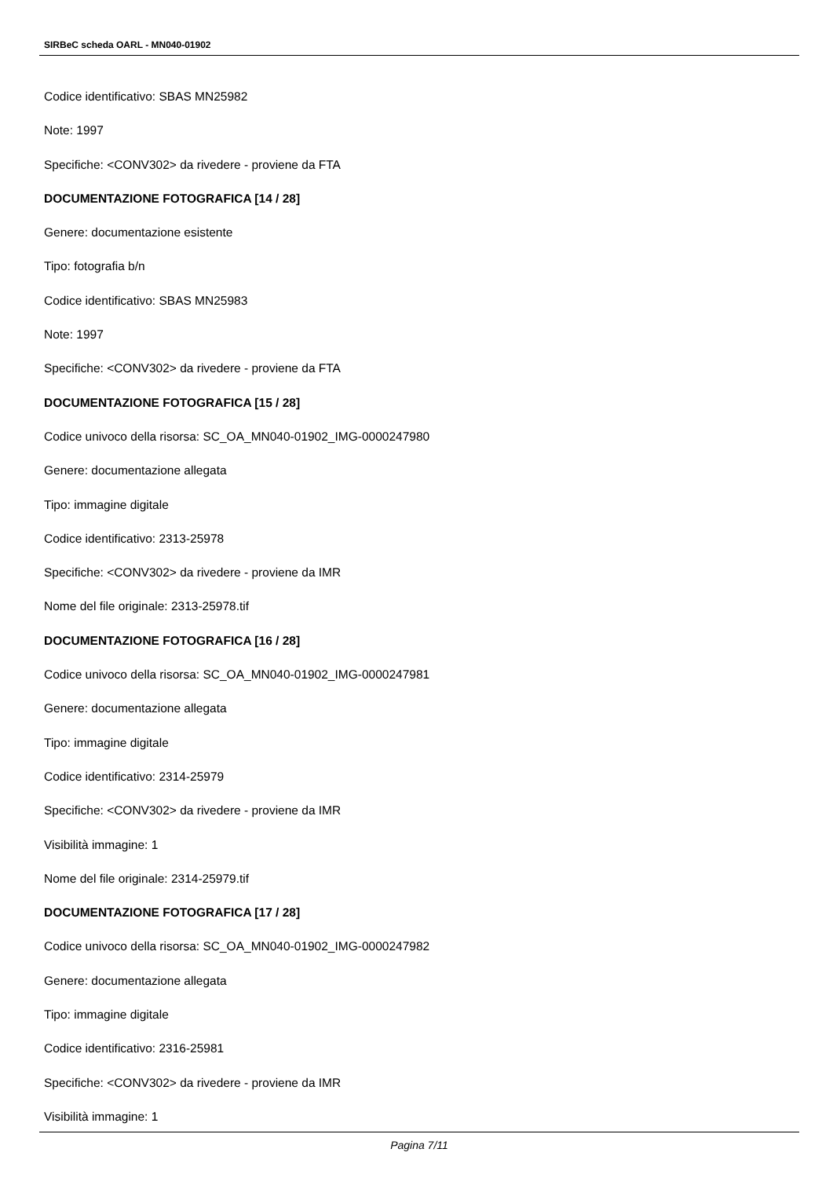SIRBeC scheda OARL - MN040-01902
Codice identificativo: SBAS MN25982
Note: 1997
Specifiche: <CONV302> da rivedere - proviene da FTA
DOCUMENTAZIONE FOTOGRAFICA [14 / 28]
Genere: documentazione esistente
Tipo: fotografia b/n
Codice identificativo: SBAS MN25983
Note: 1997
Specifiche: <CONV302> da rivedere - proviene da FTA
DOCUMENTAZIONE FOTOGRAFICA [15 / 28]
Codice univoco della risorsa: SC_OA_MN040-01902_IMG-0000247980
Genere: documentazione allegata
Tipo: immagine digitale
Codice identificativo: 2313-25978
Specifiche: <CONV302> da rivedere - proviene da IMR
Nome del file originale: 2313-25978.tif
DOCUMENTAZIONE FOTOGRAFICA [16 / 28]
Codice univoco della risorsa: SC_OA_MN040-01902_IMG-0000247981
Genere: documentazione allegata
Tipo: immagine digitale
Codice identificativo: 2314-25979
Specifiche: <CONV302> da rivedere - proviene da IMR
Visibilità immagine: 1
Nome del file originale: 2314-25979.tif
DOCUMENTAZIONE FOTOGRAFICA [17 / 28]
Codice univoco della risorsa: SC_OA_MN040-01902_IMG-0000247982
Genere: documentazione allegata
Tipo: immagine digitale
Codice identificativo: 2316-25981
Specifiche: <CONV302> da rivedere - proviene da IMR
Visibilità immagine: 1
Pagina 7/11